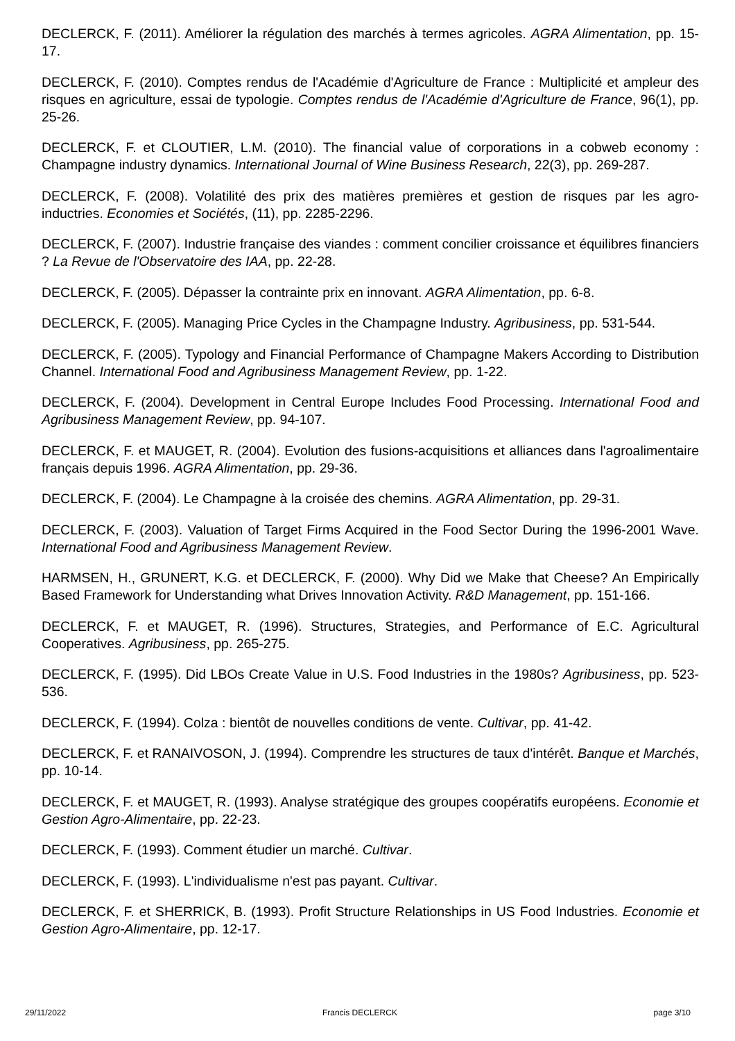DECLERCK, F. (2011). Améliorer la régulation des marchés à termes agricoles. AGRA Alimentation, pp. 15-17.
DECLERCK, F. (2010). Comptes rendus de l'Académie d'Agriculture de France : Multiplicité et ampleur des risques en agriculture, essai de typologie. Comptes rendus de l'Académie d'Agriculture de France, 96(1), pp. 25-26.
DECLERCK, F. et CLOUTIER, L.M. (2010). The financial value of corporations in a cobweb economy : Champagne industry dynamics. International Journal of Wine Business Research, 22(3), pp. 269-287.
DECLERCK, F. (2008). Volatilité des prix des matières premières et gestion de risques par les agro-inductries. Economies et Sociétés, (11), pp. 2285-2296.
DECLERCK, F. (2007). Industrie française des viandes : comment concilier croissance et équilibres financiers ? La Revue de l'Observatoire des IAA, pp. 22-28.
DECLERCK, F. (2005). Dépasser la contrainte prix en innovant. AGRA Alimentation, pp. 6-8.
DECLERCK, F. (2005). Managing Price Cycles in the Champagne Industry. Agribusiness, pp. 531-544.
DECLERCK, F. (2005). Typology and Financial Performance of Champagne Makers According to Distribution Channel. International Food and Agribusiness Management Review, pp. 1-22.
DECLERCK, F. (2004). Development in Central Europe Includes Food Processing. International Food and Agribusiness Management Review, pp. 94-107.
DECLERCK, F. et MAUGET, R. (2004). Evolution des fusions-acquisitions et alliances dans l'agroalimentaire français depuis 1996. AGRA Alimentation, pp. 29-36.
DECLERCK, F. (2004). Le Champagne à la croisée des chemins. AGRA Alimentation, pp. 29-31.
DECLERCK, F. (2003). Valuation of Target Firms Acquired in the Food Sector During the 1996-2001 Wave. International Food and Agribusiness Management Review.
HARMSEN, H., GRUNERT, K.G. et DECLERCK, F. (2000). Why Did we Make that Cheese? An Empirically Based Framework for Understanding what Drives Innovation Activity. R&D Management, pp. 151-166.
DECLERCK, F. et MAUGET, R. (1996). Structures, Strategies, and Performance of E.C. Agricultural Cooperatives. Agribusiness, pp. 265-275.
DECLERCK, F. (1995). Did LBOs Create Value in U.S. Food Industries in the 1980s? Agribusiness, pp. 523-536.
DECLERCK, F. (1994). Colza : bientôt de nouvelles conditions de vente. Cultivar, pp. 41-42.
DECLERCK, F. et RANAIVOSON, J. (1994). Comprendre les structures de taux d'intérêt. Banque et Marchés, pp. 10-14.
DECLERCK, F. et MAUGET, R. (1993). Analyse stratégique des groupes coopératifs européens. Economie et Gestion Agro-Alimentaire, pp. 22-23.
DECLERCK, F. (1993). Comment étudier un marché. Cultivar.
DECLERCK, F. (1993). L'individualisme n'est pas payant. Cultivar.
DECLERCK, F. et SHERRICK, B. (1993). Profit Structure Relationships in US Food Industries. Economie et Gestion Agro-Alimentaire, pp. 12-17.
29/11/2022 Francis DECLERCK page 3/10